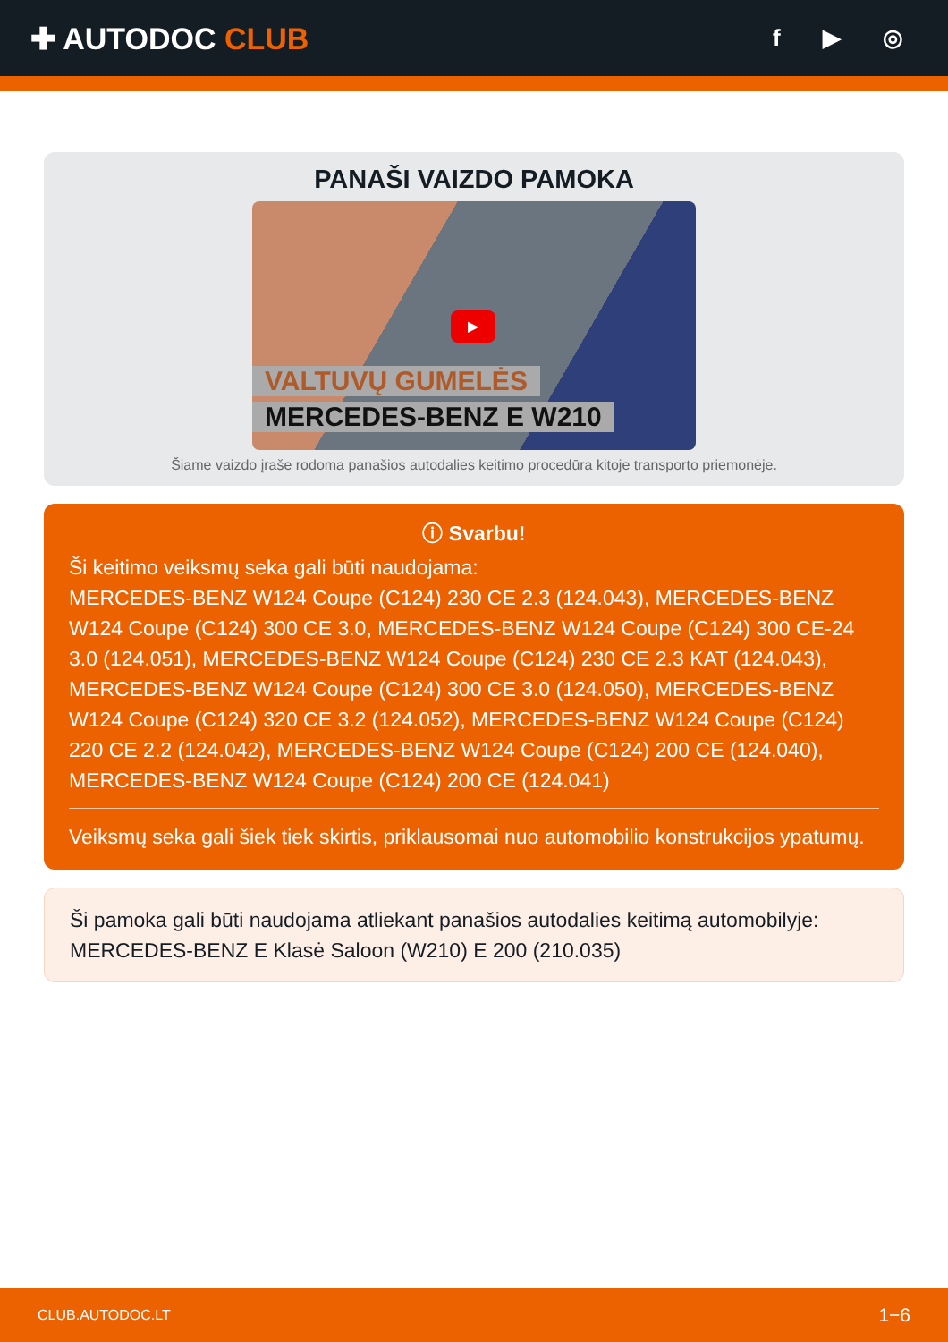✚ AUTODOC CLUB
f ▶ ◎
PANAŠI VAIZDO PAMOKA
▶
VALTUVŲ GUMELĖS
MERCEDES-BENZ E W210
Šiame vaizdo įraše rodoma panašios autodalies keitimo procedūra kitoje transporto priemonėje.
ⓘ Svarbu!
Ši keitimo veiksmų seka gali būti naudojama:
MERCEDES-BENZ W124 Coupe (C124) 230 CE 2.3 (124.043), MERCEDES-BENZ W124 Coupe (C124) 300 CE 3.0, MERCEDES-BENZ W124 Coupe (C124) 300 CE-24 3.0 (124.051), MERCEDES-BENZ W124 Coupe (C124) 230 CE 2.3 KAT (124.043), MERCEDES-BENZ W124 Coupe (C124) 300 CE 3.0 (124.050), MERCEDES-BENZ W124 Coupe (C124) 320 CE 3.2 (124.052), MERCEDES-BENZ W124 Coupe (C124) 220 CE 2.2 (124.042), MERCEDES-BENZ W124 Coupe (C124) 200 CE (124.040), MERCEDES-BENZ W124 Coupe (C124) 200 CE (124.041)
Veiksmų seka gali šiek tiek skirtis, priklausomai nuo automobilio konstrukcijos ypatumų.
Ši pamoka gali būti naudojama atliekant panašios autodalies keitimą automobilyje: MERCEDES-BENZ E Klasė Saloon (W210) E 200 (210.035)
CLUB.AUTODOC.LT 1−6